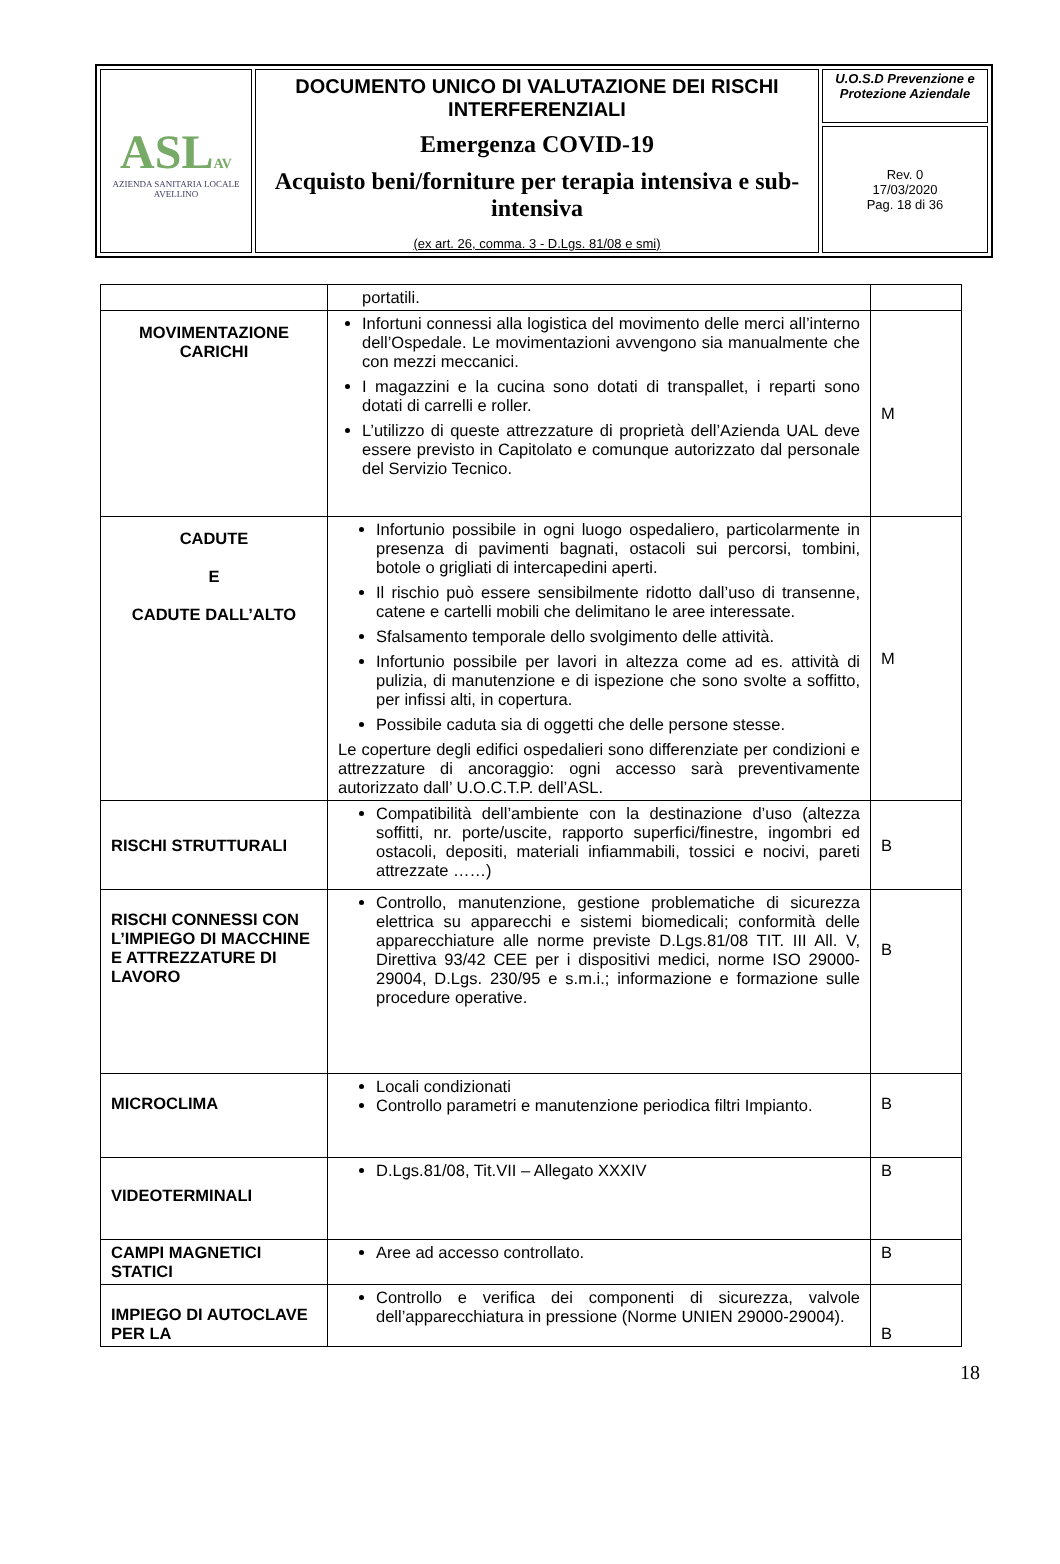| ASL AV AZIENDA SANITARIA LOCALE AVELLINO | DOCUMENTO UNICO DI VALUTAZIONE DEI RISCHI INTERFERENZIALI Emergenza COVID-19 Acquisto beni/forniture per terapia intensiva e sub-intensiva (ex art. 26, comma. 3 - D.Lgs. 81/08 e smi) | U.O.S.D Prevenzione e Protezione Aziendale |
| | | Rev. 0 17/03/2020 Pag. 18 di 36 |
| | portatili. | |
| MOVIMENTAZIONE CARICHI | Infortuni connessi alla logistica del movimento delle merci all’interno dell’Ospedale. Le movimentazioni avvengono sia manualmente che con mezzi meccanici. I magazzini e la cucina sono dotati di transpallet, i reparti sono dotati di carrelli e roller. L’utilizzo di queste attrezzature di proprietà dell’Azienda UAL deve essere previsto in Capitolato e comunque autorizzato dal personale del Servizio Tecnico. | M |
| CADUTE E CADUTE DALL’ALTO | Infortunio possibile in ogni luogo ospedaliero, particolarmente in presenza di pavimenti bagnati, ostacoli sui percorsi, tombini, botole o grigliati di intercapedini aperti. Il rischio può essere sensibilmente ridotto dall’uso di transenne, catene e cartelli mobili che delimitano le aree interessate. Sfalsamento temporale dello svolgimento delle attività. Infortunio possibile per lavori in altezza come ad es. attività di pulizia, di manutenzione e di ispezione che sono svolte a soffitto, per infissi alti, in copertura. Possibile caduta sia di oggetti che delle persone stesse. Le coperture degli edifici ospedalieri sono differenziate per condizioni e attrezzature di ancoraggio: ogni accesso sarà preventivamente autorizzato dall’ U.O.C.T.P. dell’ASL. | M |
| RISCHI STRUTTURALI | Compatibilità dell’ambiente con la destinazione d’uso (altezza soffitti, nr. porte/uscite, rapporto superfici/finestre, ingombri ed ostacoli, depositi, materiali infiammabili, tossici e nocivi, pareti attrezzate ……) | B |
| RISCHI CONNESSI CON L’IMPIEGO DI MACCHINE E ATTREZZATURE DI LAVORO | Controllo, manutenzione, gestione problematiche di sicurezza elettrica su apparecchi e sistemi biomedicali; conformità delle apparecchiature alle norme previste D.Lgs.81/08 TIT. III All. V, Direttiva 93/42 CEE per i dispositivi medici, norme ISO 29000-29004, D.Lgs. 230/95 e s.m.i.; informazione e formazione sulle procedure operative. | B |
| MICROCLIMA | Locali condizionati Controllo parametri e manutenzione periodica filtri Impianto. | B |
| VIDEOTERMINALI | D.Lgs.81/08, Tit.VII – Allegato XXXIV | B |
| CAMPI MAGNETICI STATICI | Aree ad accesso controllato. | B |
| IMPIEGO DI AUTOCLAVE PER LA | Controllo e verifica dei componenti di sicurezza, valvole dell’apparecchiatura in pressione (Norme UNIEN 29000-29004). | B |
18